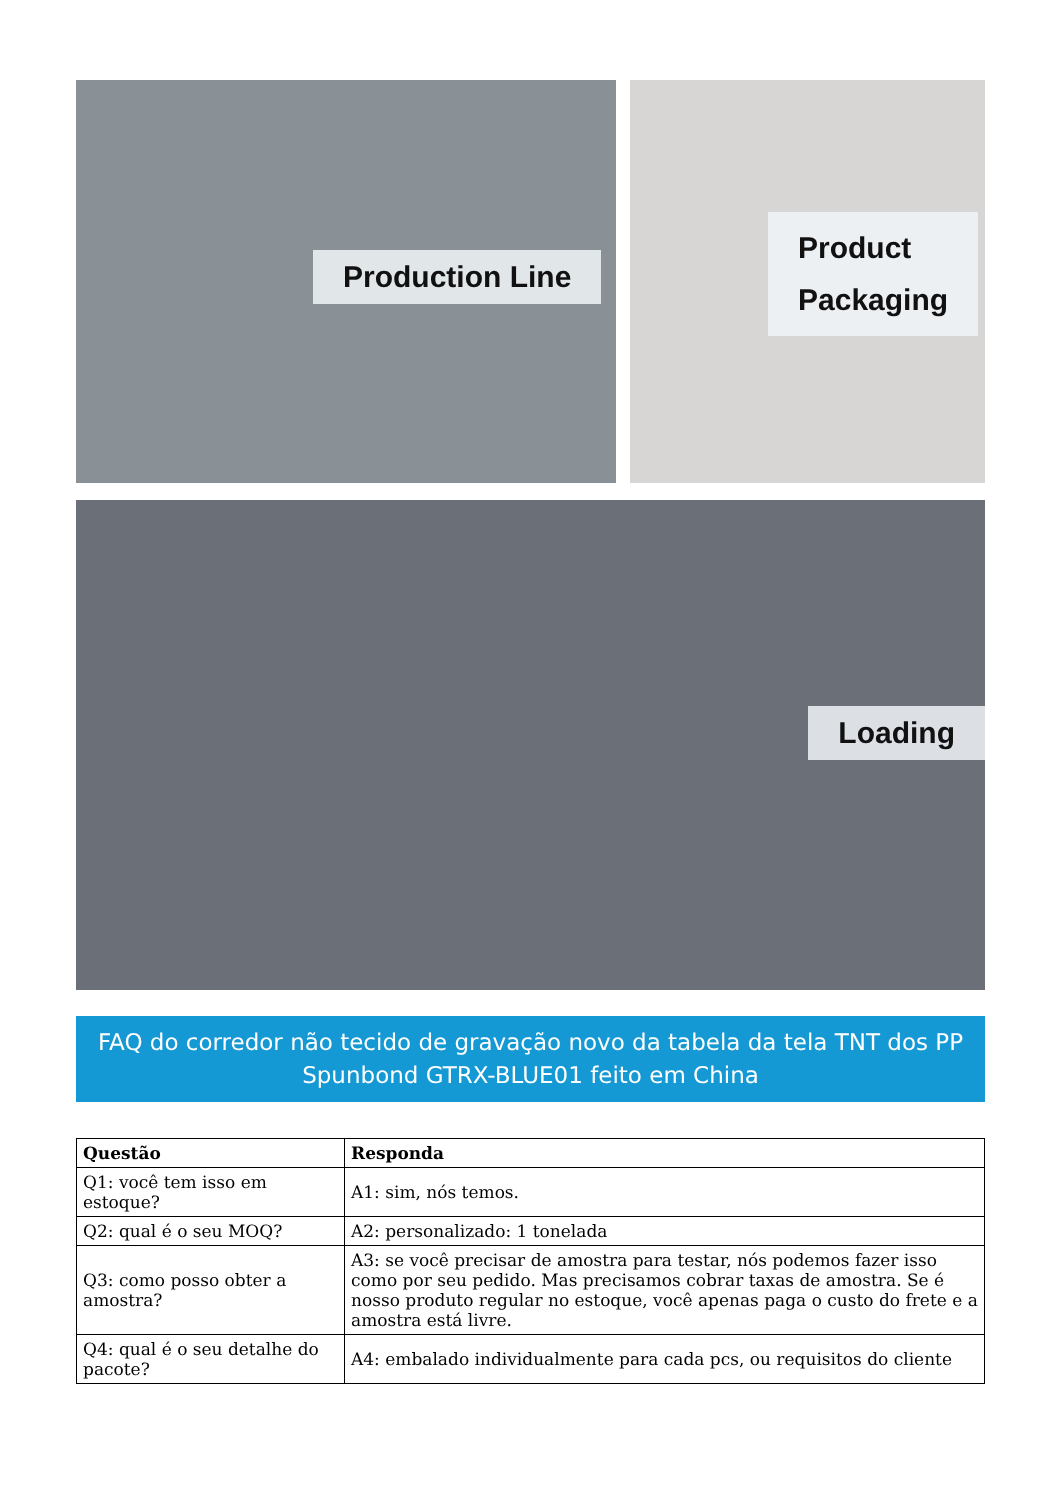Production Line
Product
Packaging
Loading
FAQ do corredor não tecido de gravação novo da tabela da tela TNT dos PP Spunbond GTRX-BLUE01 feito em China
| Questão | Responda |
| --- | --- |
| Q1: você tem isso em estoque? | A1: sim, nós temos. |
| Q2: qual é o seu MOQ? | A2: personalizado: 1 tonelada |
| Q3: como posso obter a amostra? | A3: se você precisar de amostra para testar, nós podemos fazer isso como por seu pedido. Mas precisamos cobrar taxas de amostra. Se é nosso produto regular no estoque, você apenas paga o custo do frete e a amostra está livre. |
| Q4: qual é o seu detalhe do pacote? | A4: embalado individualmente para cada pcs, ou requisitos do cliente |